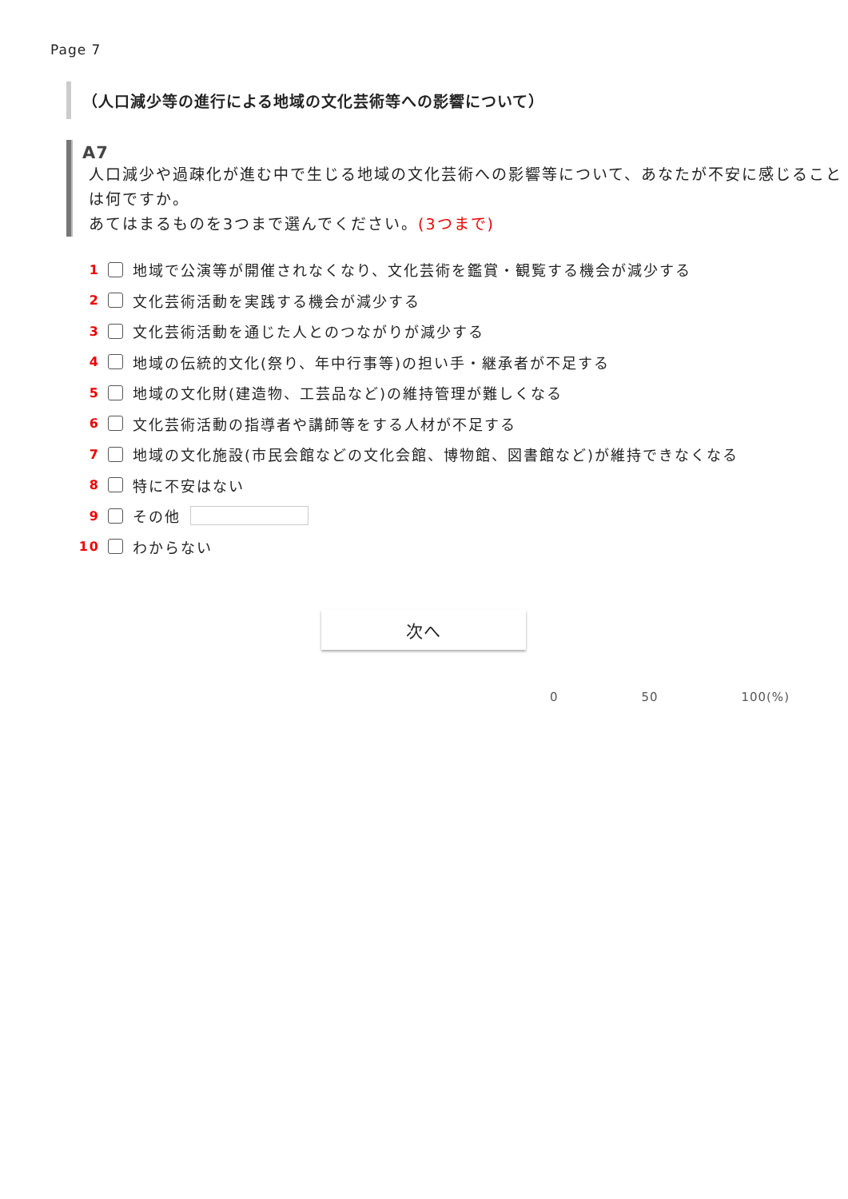Page 7
（人口減少等の進行による地域の文化芸術等への影響について）
A7
人口減少や過疎化が進む中で生じる地域の文化芸術への影響等について、あなたが不安に感じることは何ですか。
あてはまるものを3つまで選んでください。(3つまで)
1 地域で公演等が開催されなくなり、文化芸術を鑑賞・観覧する機会が減少する
2 文化芸術活動を実践する機会が減少する
3 文化芸術活動を通じた人とのつながりが減少する
4 地域の伝統的文化(祭り、年中行事等)の担い手・継承者が不足する
5 地域の文化財(建造物、工芸品など)の維持管理が難しくなる
6 文化芸術活動の指導者や講師等をする人材が不足する
7 地域の文化施設(市民会館などの文化会館、博物館、図書館など)が維持できなくなる
8 特に不安はない
9 その他
10 わからない
次へ
0 50 100(%)